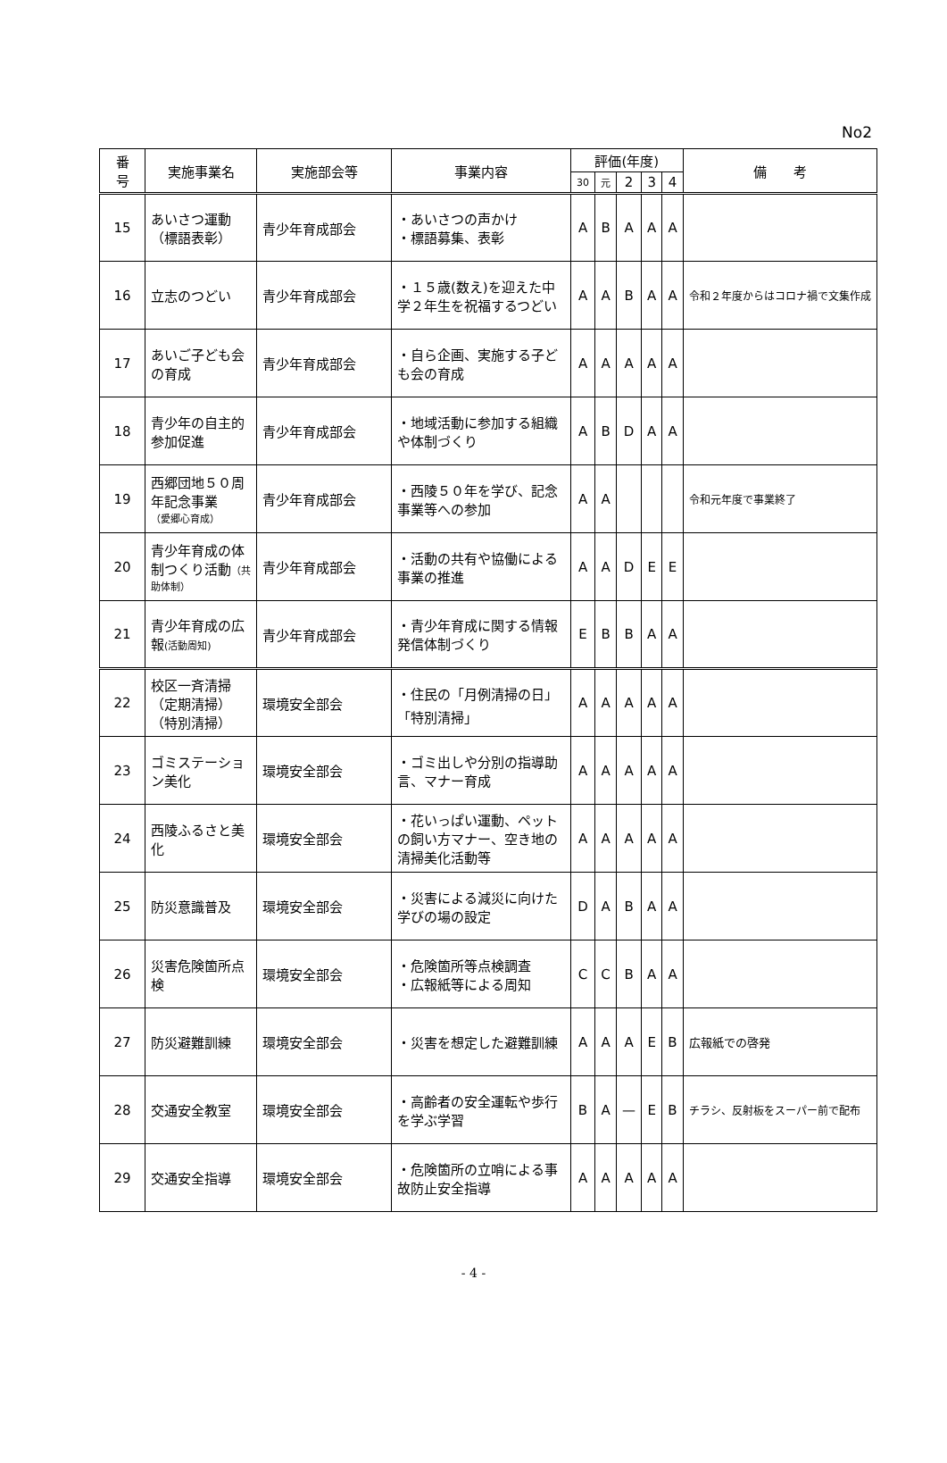No2
| 番 号 | 実施事業名 | 実施部会等 | 事業内容 | 評価(年度) | | | | | 備 考 |
| --- | --- | --- | --- | --- | --- | --- | --- | --- | --- |
| | | | | 30 | 元 | 2 | 3 | 4 | |
| 15 | あいさつ運動 （標語表彰） | 青少年育成部会 | ・あいさつの声かけ ・標語募集、表彰 | A | B | A | A | A | |
| 16 | 立志のつどい | 青少年育成部会 | ・１５歳(数え)を迎えた中学２年生を祝福するつどい | A | A | B | A | A | 令和２年度からはコロナ禍で文集作成 |
| 17 | あいご子ども会の育成 | 青少年育成部会 | ・自ら企画、実施する子ども会の育成 | A | A | A | A | A | |
| 18 | 青少年の自主的参加促進 | 青少年育成部会 | ・地域活動に参加する組織や体制づくり | A | B | D | A | A | |
| 19 | 西郷団地５０周年記念事業 （愛郷心育成） | 青少年育成部会 | ・西陵５０年を学び、記念事業等への参加 | A | A | | | | 令和元年度で事業終了 |
| 20 | 青少年育成の体制つくり活動 （共助体制） | 青少年育成部会 | ・活動の共有や協働による事業の推進 | A | A | D | E | E | |
| 21 | 青少年育成の広報 (活動周知) | 青少年育成部会 | ・青少年育成に関する情報発信体制づくり | E | B | B | A | A | |
| 22 | 校区一斉清掃 （定期清掃） （特別清掃） | 環境安全部会 | ・住民の「月例清掃の日」「特別清掃」 | A | A | A | A | A | |
| 23 | ゴミステーション美化 | 環境安全部会 | ・ゴミ出しや分別の指導助言、マナー育成 | A | A | A | A | A | |
| 24 | 西陵ふるさと美化 | 環境安全部会 | ・花いっぱい運動、ペットの飼い方マナー、空き地の清掃美化活動等 | A | A | A | A | A | |
| 25 | 防災意識普及 | 環境安全部会 | ・災害による減災に向けた学びの場の設定 | D | A | B | A | A | |
| 26 | 災害危険箇所点検 | 環境安全部会 | ・危険箇所等点検調査 ・広報紙等による周知 | C | C | B | A | A | |
| 27 | 防災避難訓練 | 環境安全部会 | ・災害を想定した避難訓練 | A | A | A | E | B | 広報紙での啓発 |
| 28 | 交通安全教室 | 環境安全部会 | ・高齢者の安全運転や歩行を学ぶ学習 | B | A | — | E | B | チラシ、反射板をスーパー前で配布 |
| 29 | 交通安全指導 | 環境安全部会 | ・危険箇所の立哨による事故防止安全指導 | A | A | A | A | A | |
- 4 -